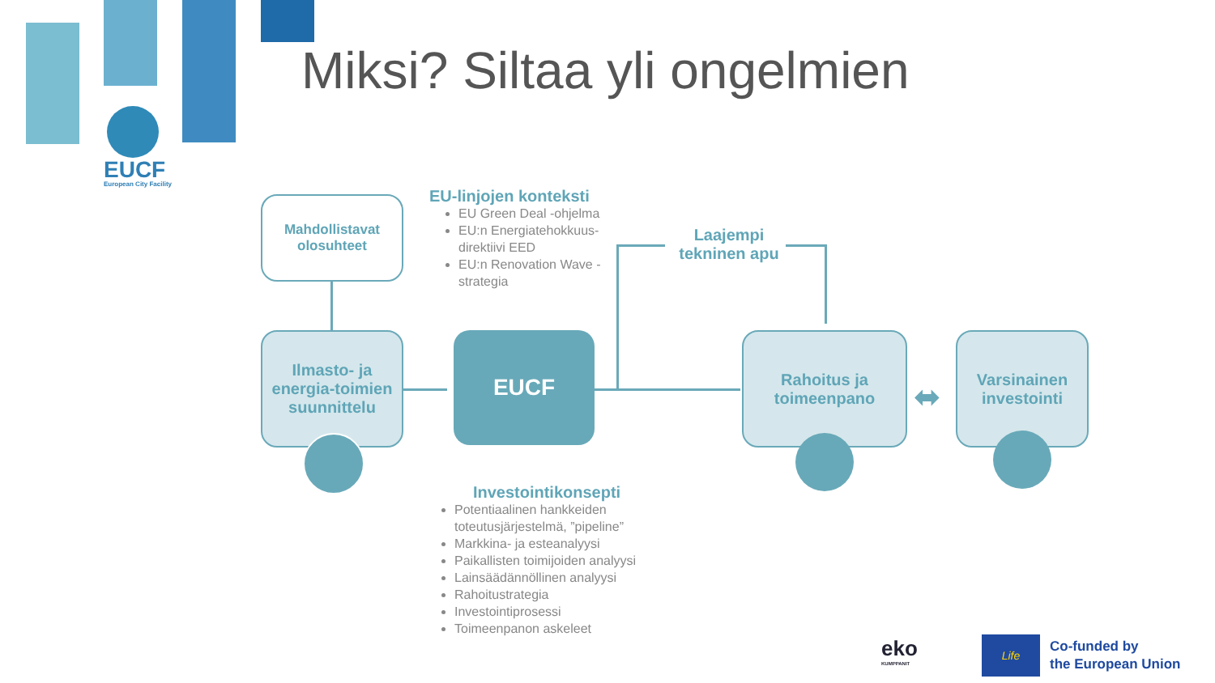EUCF
European City Facility
Miksi? Siltaa yli ongelmien
Mahdollistavat
olosuhteet
EU-linjojen konteksti
EU Green Deal -ohjelma
EU:n Energiatehokkuus-direktiivi EED
EU:n Renovation Wave -strategia
Laajempi tekninen apu
Ilmasto- ja energia-toimien suunnittelu
EUCF
Rahoitus ja toimeenpano
⬌
Varsinainen investointi
Investointikonsepti
Potentiaalinen hankkeiden toteutusjärjestelmä, ”pipeline”
Markkina- ja esteanalyysi
Paikallisten toimijoiden analyysi
Lainsäädännöllinen analyysi
Rahoitustrategia
Investointiprosessi
Toimeenpanon askeleet
eko
KUMPPANIT
Life
Co-funded by
the European Union